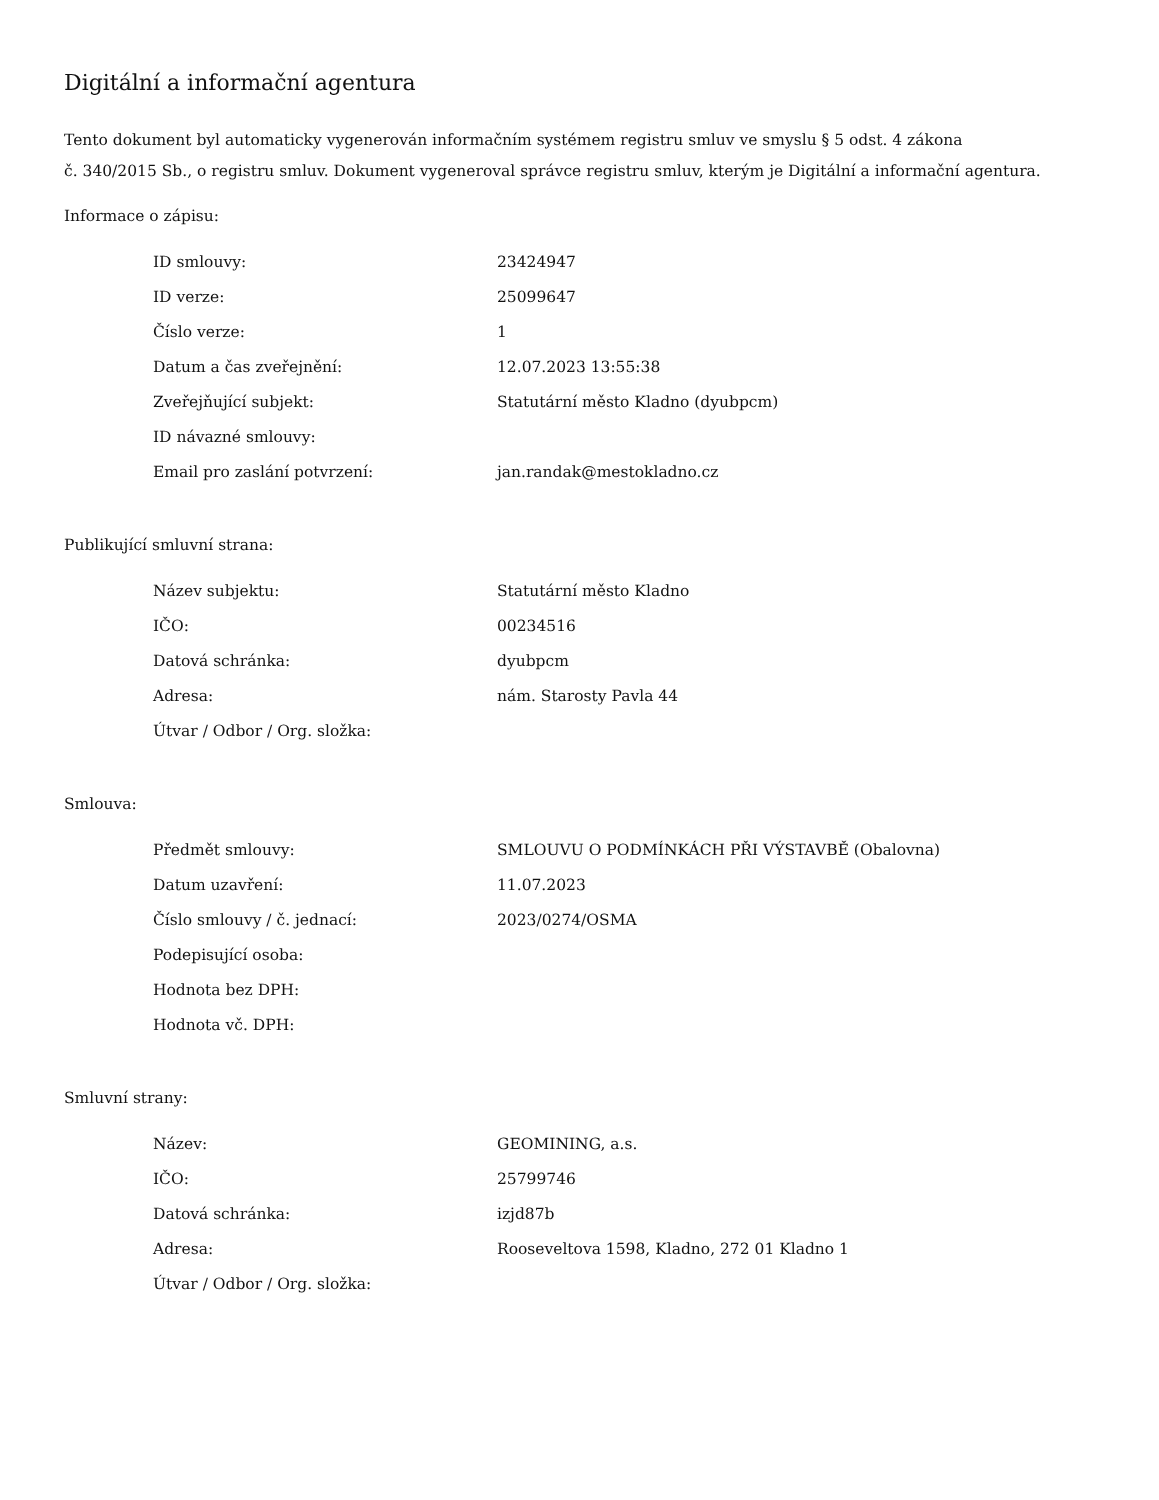Digitální a informační agentura
Tento dokument byl automaticky vygenerován informačním systémem registru smluv ve smyslu § 5 odst. 4 zákona
č. 340/2015 Sb., o registru smluv. Dokument vygeneroval správce registru smluv, kterým je Digitální a informační agentura.
Informace o zápisu:
| ID smlouvy: | 23424947 |
| ID verze: | 25099647 |
| Číslo verze: | 1 |
| Datum a čas zveřejnění: | 12.07.2023 13:55:38 |
| Zveřejňující subjekt: | Statutární město Kladno (dyubpcm) |
| ID návazné smlouvy: | |
| Email pro zaslání potvrzení: | jan.randak@mestokladno.cz |
Publikující smluvní strana:
| Název subjektu: | Statutární město Kladno |
| IČO: | 00234516 |
| Datová schránka: | dyubpcm |
| Adresa: | nám. Starosty Pavla 44 |
| Útvar / Odbor / Org. složka: | |
Smlouva:
| Předmět smlouvy: | SMLOUVU O PODMÍNKÁCH PŘI VÝSTAVBĚ (Obalovna) |
| Datum uzavření: | 11.07.2023 |
| Číslo smlouvy / č. jednací: | 2023/0274/OSMA |
| Podepisující osoba: | |
| Hodnota bez DPH: | |
| Hodnota vč. DPH: | |
Smluvní strany:
| Název: | GEOMINING, a.s. |
| IČO: | 25799746 |
| Datová schránka: | izjd87b |
| Adresa: | Rooseveltova 1598, Kladno, 272 01 Kladno 1 |
| Útvar / Odbor / Org. složka: | |